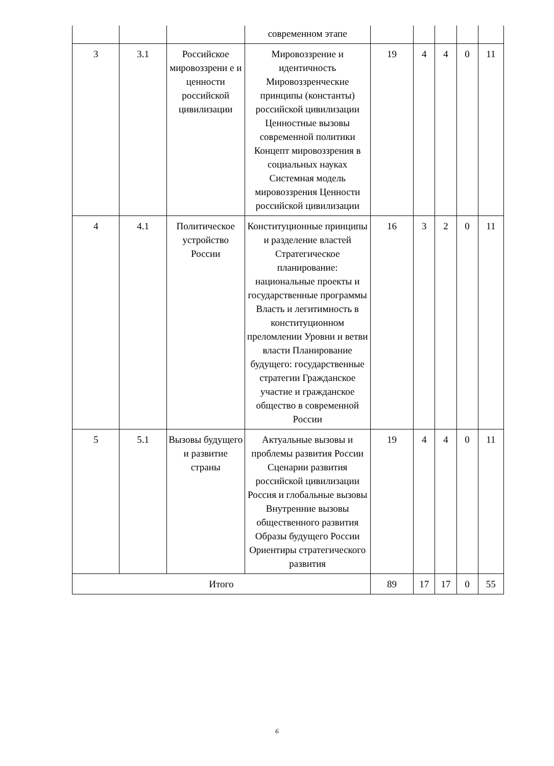| | | | современном этапе | | | | | |
| 3 | 3.1 | Российское мировоззрени е и ценности российской цивилизации | Мировоззрение и идентичность Мировоззренческие принципы (константы) российской цивилизации Ценностные вызовы современной политики Концепт мировоззрения в социальных науках Системная модель мировоззрения Ценности российской цивилизации | 19 | 4 | 4 | 0 | 11 |
| 4 | 4.1 | Политическое устройство России | Конституционные принципы и разделение властей Стратегическое планирование: национальные проекты и государственные программы Власть и легитимность в конституционном преломлении Уровни и ветви власти Планирование будущего: государственные стратегии Гражданское участие и гражданское общество в современной России | 16 | 3 | 2 | 0 | 11 |
| 5 | 5.1 | Вызовы будущего и развитие страны | Актуальные вызовы и проблемы развития России Сценарии развития российской цивилизации Россия и глобальные вызовы Внутренние вызовы общественного развития Образы будущего России Ориентиры стратегического развития | 19 | 4 | 4 | 0 | 11 |
| Итого | | | | 89 | 17 | 17 | 0 | 55 |
6